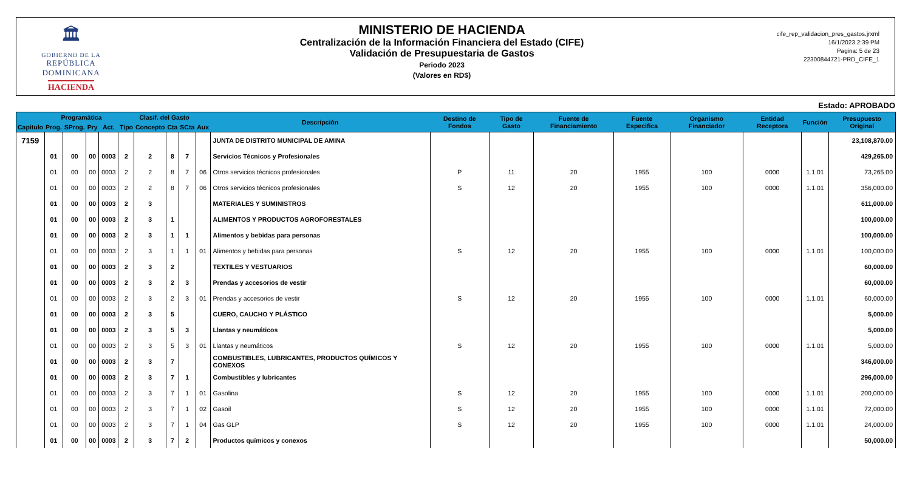🏛
GOBIERNO DE LA
REPÚBLICA
DOMINICANA
HACIENDA
MINISTERIO DE HACIENDA
Centralización de la Información Financiera del Estado (CIFE)
Validación de Presupuestaria de Gastos
Periodo 2023
(Valores en RD$)
cife_rep_validacion_pres_gastos.jrxml
16/1/2023 2:39 PM
Pagina: 5 de 23
22300844721-PRD_CIFE_1
Estado: APROBADO
| | Programática | | | | Clasif. del Gasto | | | | | Descripción | Destino de Fondos | Tipo de Gasto | Fuente de Financiamiento | Fuente Especifica | Organismo Financiador | Entidad Receptora | Función | Presupuesto Original |
| --- | --- | --- | --- | --- | --- | --- | --- | --- | --- | --- | --- | --- | --- | --- | --- | --- | --- | --- |
| Capitulo | Prog. | SProg. | Pry | Act. | Tipo | Concepto | Cta | SCta | Aux | | | | | | | | | |
| 7159 | | | | | | | | | | JUNTA DE DISTRITO MUNICIPAL DE AMINA | | | | | | | | 23,108,870.00 |
| | 01 | 00 | 00 | 0003 | 2 | 2 | 8 | 7 | | Servicios Técnicos y Profesionales | | | | | | | | 429,265.00 |
| | 01 | 00 | 00 | 0003 | 2 | 2 | 8 | 7 | 06 | Otros servicios técnicos profesionales | P | 11 | 20 | 1955 | 100 | 0000 | 1.1.01 | 73,265.00 |
| | 01 | 00 | 00 | 0003 | 2 | 2 | 8 | 7 | 06 | Otros servicios técnicos profesionales | S | 12 | 20 | 1955 | 100 | 0000 | 1.1.01 | 356,000.00 |
| | 01 | 00 | 00 | 0003 | 2 | 3 | | | | MATERIALES Y SUMINISTROS | | | | | | | | 611,000.00 |
| | 01 | 00 | 00 | 0003 | 2 | 3 | 1 | | | ALIMENTOS Y PRODUCTOS AGROFORESTALES | | | | | | | | 100,000.00 |
| | 01 | 00 | 00 | 0003 | 2 | 3 | 1 | 1 | | Alimentos y bebidas para personas | | | | | | | | 100,000.00 |
| | 01 | 00 | 00 | 0003 | 2 | 3 | 1 | 1 | 01 | Alimentos y bebidas para personas | S | 12 | 20 | 1955 | 100 | 0000 | 1.1.01 | 100,000.00 |
| | 01 | 00 | 00 | 0003 | 2 | 3 | 2 | | | TEXTILES Y VESTUARIOS | | | | | | | | 60,000.00 |
| | 01 | 00 | 00 | 0003 | 2 | 3 | 2 | 3 | | Prendas y accesorios de vestir | | | | | | | | 60,000.00 |
| | 01 | 00 | 00 | 0003 | 2 | 3 | 2 | 3 | 01 | Prendas y accesorios de vestir | S | 12 | 20 | 1955 | 100 | 0000 | 1.1.01 | 60,000.00 |
| | 01 | 00 | 00 | 0003 | 2 | 3 | 5 | | | CUERO, CAUCHO Y PLÁSTICO | | | | | | | | 5,000.00 |
| | 01 | 00 | 00 | 0003 | 2 | 3 | 5 | 3 | | Llantas y neumáticos | | | | | | | | 5,000.00 |
| | 01 | 00 | 00 | 0003 | 2 | 3 | 5 | 3 | 01 | Llantas y neumáticos | S | 12 | 20 | 1955 | 100 | 0000 | 1.1.01 | 5,000.00 |
| | 01 | 00 | 00 | 0003 | 2 | 3 | 7 | | | COMBUSTIBLES, LUBRICANTES, PRODUCTOS QUÍMICOS Y CONEXOS | | | | | | | | 346,000.00 |
| | 01 | 00 | 00 | 0003 | 2 | 3 | 7 | 1 | | Combustibles y lubricantes | | | | | | | | 296,000.00 |
| | 01 | 00 | 00 | 0003 | 2 | 3 | 7 | 1 | 01 | Gasolina | S | 12 | 20 | 1955 | 100 | 0000 | 1.1.01 | 200,000.00 |
| | 01 | 00 | 00 | 0003 | 2 | 3 | 7 | 1 | 02 | Gasoil | S | 12 | 20 | 1955 | 100 | 0000 | 1.1.01 | 72,000.00 |
| | 01 | 00 | 00 | 0003 | 2 | 3 | 7 | 1 | 04 | Gas GLP | S | 12 | 20 | 1955 | 100 | 0000 | 1.1.01 | 24,000.00 |
| | 01 | 00 | 00 | 0003 | 2 | 3 | 7 | 2 | | Productos químicos y conexos | | | | | | | | 50,000.00 |